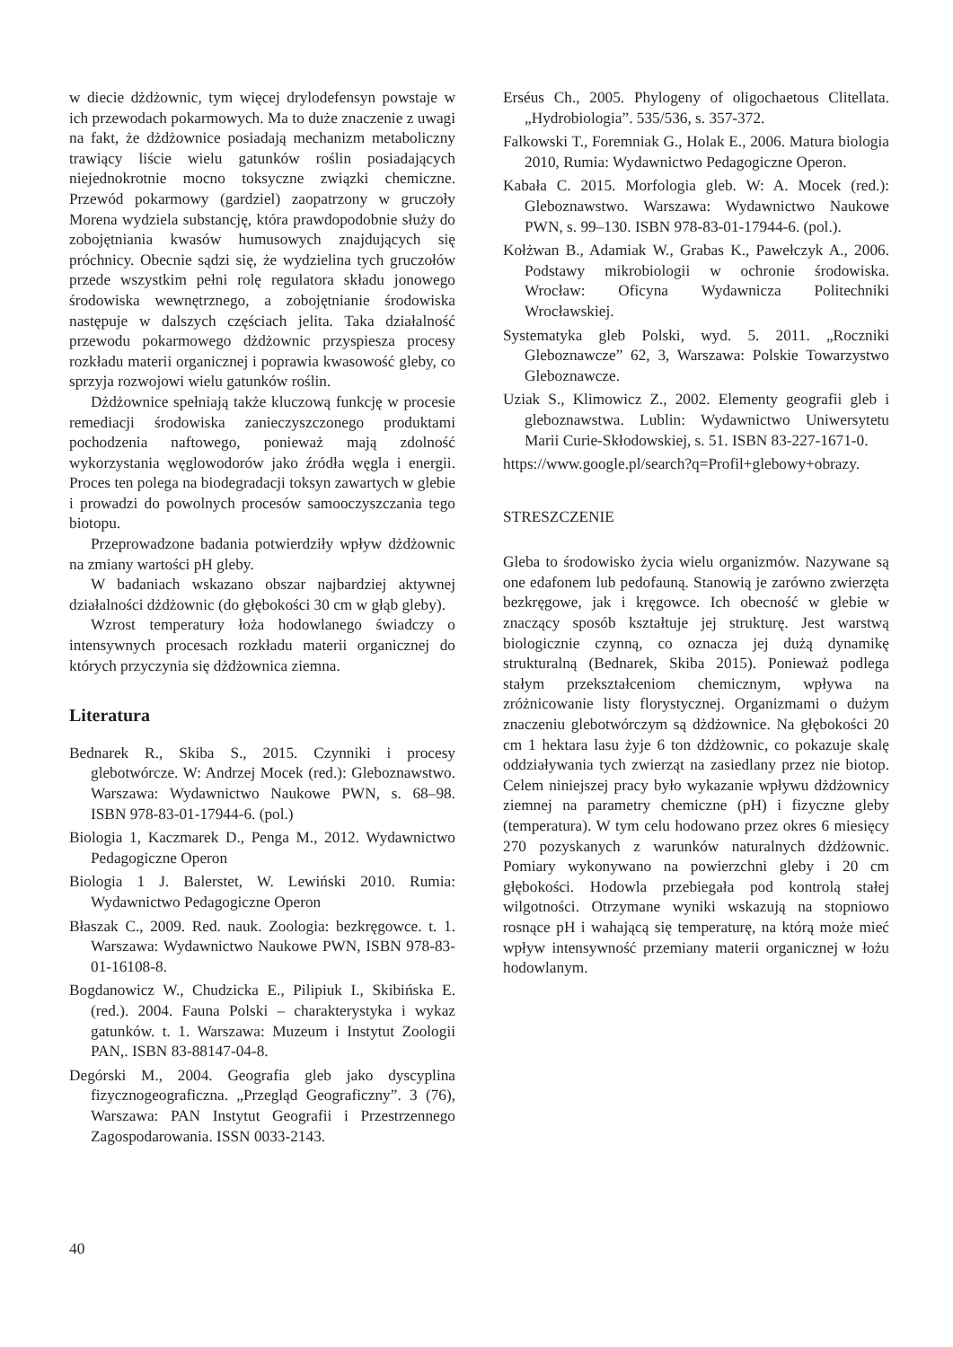w diecie dżdżownic, tym więcej drylodefensyn powstaje w ich przewodach pokarmowych. Ma to duże znaczenie z uwagi na fakt, że dżdżownice posiadają mechanizm metaboliczny trawiący liście wielu gatunków roślin posiadających niejednokrotnie mocno toksyczne związki chemiczne. Przewód pokarmowy (gardziel) zaopatrzony w gruczoły Morena wydziela substancję, która prawdopodobnie służy do zobojętniania kwasów humusowych znajdujących się próchnicy. Obecnie sądzi się, że wydzielina tych gruczołów przede wszystkim pełni rolę regulatora składu jonowego środowiska wewnętrznego, a zobojętnianie środowiska następuje w dalszych częściach jelita. Taka działalność przewodu pokarmowego dżdżownic przyspiesza procesy rozkładu materii organicznej i poprawia kwasowość gleby, co sprzyja rozwojowi wielu gatunków roślin.
Dżdżownice spełniają także kluczową funkcję w procesie remediacji środowiska zanieczyszczonego produktami pochodzenia naftowego, ponieważ mają zdolność wykorzystania węglowodorów jako źródła węgla i energii. Proces ten polega na biodegradacji toksyn zawartych w glebie i prowadzi do powolnych procesów samooczyszczania tego biotopu.
Przeprowadzone badania potwierdziły wpływ dżdżownic na zmiany wartości pH gleby.
W badaniach wskazano obszar najbardziej aktywnej działalności dżdżownic (do głębokości 30 cm w głąb gleby).
Wzrost temperatury łoża hodowlanego świadczy o intensywnych procesach rozkładu materii organicznej do których przyczynia się dżdżownica ziemna.
Literatura
Bednarek R., Skiba S., 2015. Czynniki i procesy glebotwórcze. W: Andrzej Mocek (red.): Gleboznawstwo. Warszawa: Wydawnictwo Naukowe PWN, s. 68–98. ISBN 978-83-01-17944-6. (pol.)
Biologia 1, Kaczmarek D., Penga M., 2012. Wydawnictwo Pedagogiczne Operon
Biologia 1 J. Balerstet, W. Lewiński 2010. Rumia: Wydawnictwo Pedagogiczne Operon
Błaszak C., 2009. Red. nauk. Zoologia: bezkręgowce. t. 1. Warszawa: Wydawnictwo Naukowe PWN, ISBN 978-83-01-16108-8.
Bogdanowicz W., Chudzicka E., Pilipiuk I., Skibińska E. (red.). 2004. Fauna Polski – charakterystyka i wykaz gatunków. t. 1. Warszawa: Muzeum i Instytut Zoologii PAN,. ISBN 83-88147-04-8.
Degórski M., 2004. Geografia gleb jako dyscyplina fizycznogeograficzna. „Przegląd Geograficzny”. 3 (76), Warszawa: PAN Instytut Geografii i Przestrzennego Zagospodarowania. ISSN 0033-2143.
Erséus Ch., 2005. Phylogeny of oligochaetous Clitellata. „Hydrobiologia”. 535/536, s. 357-372.
Falkowski T., Foremniak G., Holak E., 2006. Matura biologia 2010, Rumia: Wydawnictwo Pedagogiczne Operon.
Kabała C. 2015. Morfologia gleb. W: A. Mocek (red.): Gleboznawstwo. Warszawa: Wydawnictwo Naukowe PWN, s. 99–130. ISBN 978-83-01-17944-6. (pol.).
Kołżwan B., Adamiak W., Grabas K., Pawełczyk A., 2006. Podstawy mikrobiologii w ochronie środowiska. Wrocław: Oficyna Wydawnicza Politechniki Wrocławskiej.
Systematyka gleb Polski, wyd. 5. 2011. „Roczniki Gleboznawcze” 62, 3, Warszawa: Polskie Towarzystwo Gleboznawcze.
Uziak S., Klimowicz Z., 2002. Elementy geografii gleb i gleboznawstwa. Lublin: Wydawnictwo Uniwersytetu Marii Curie-Skłodowskiej, s. 51. ISBN 83-227-1671-0.
https://www.google.pl/search?q=Profil+glebowy+obrazy.
STRESZCZENIE
Gleba to środowisko życia wielu organizmów. Nazywane są one edafonem lub pedofauną. Stanowią je zarówno zwierzęta bezkręgowe, jak i kręgowce. Ich obecność w glebie w znaczący sposób kształtuje jej strukturę. Jest warstwą biologicznie czynną, co oznacza jej dużą dynamikę strukturalną (Bednarek, Skiba 2015). Ponieważ podlega stałym przekształceniom chemicznym, wpływa na zróżnicowanie listy florystycznej. Organizmami o dużym znaczeniu glebotwórczym są dżdżownice. Na głębokości 20 cm 1 hektara lasu żyje 6 ton dżdżownic, co pokazuje skalę oddziaływania tych zwierząt na zasiedlany przez nie biotop. Celem niniejszej pracy było wykazanie wpływu dżdżownicy ziemnej na parametry chemiczne (pH) i fizyczne gleby (temperatura). W tym celu hodowano przez okres 6 miesięcy 270 pozyskanych z warunków naturalnych dżdżownic. Pomiary wykonywano na powierzchni gleby i 20 cm głębokości. Hodowla przebiegała pod kontrolą stałej wilgotności. Otrzymane wyniki wskazują na stopniowo rosnące pH i wahającą się temperaturę, na którą może mieć wpływ intensywność przemiany materii organicznej w łożu hodowlanym.
40